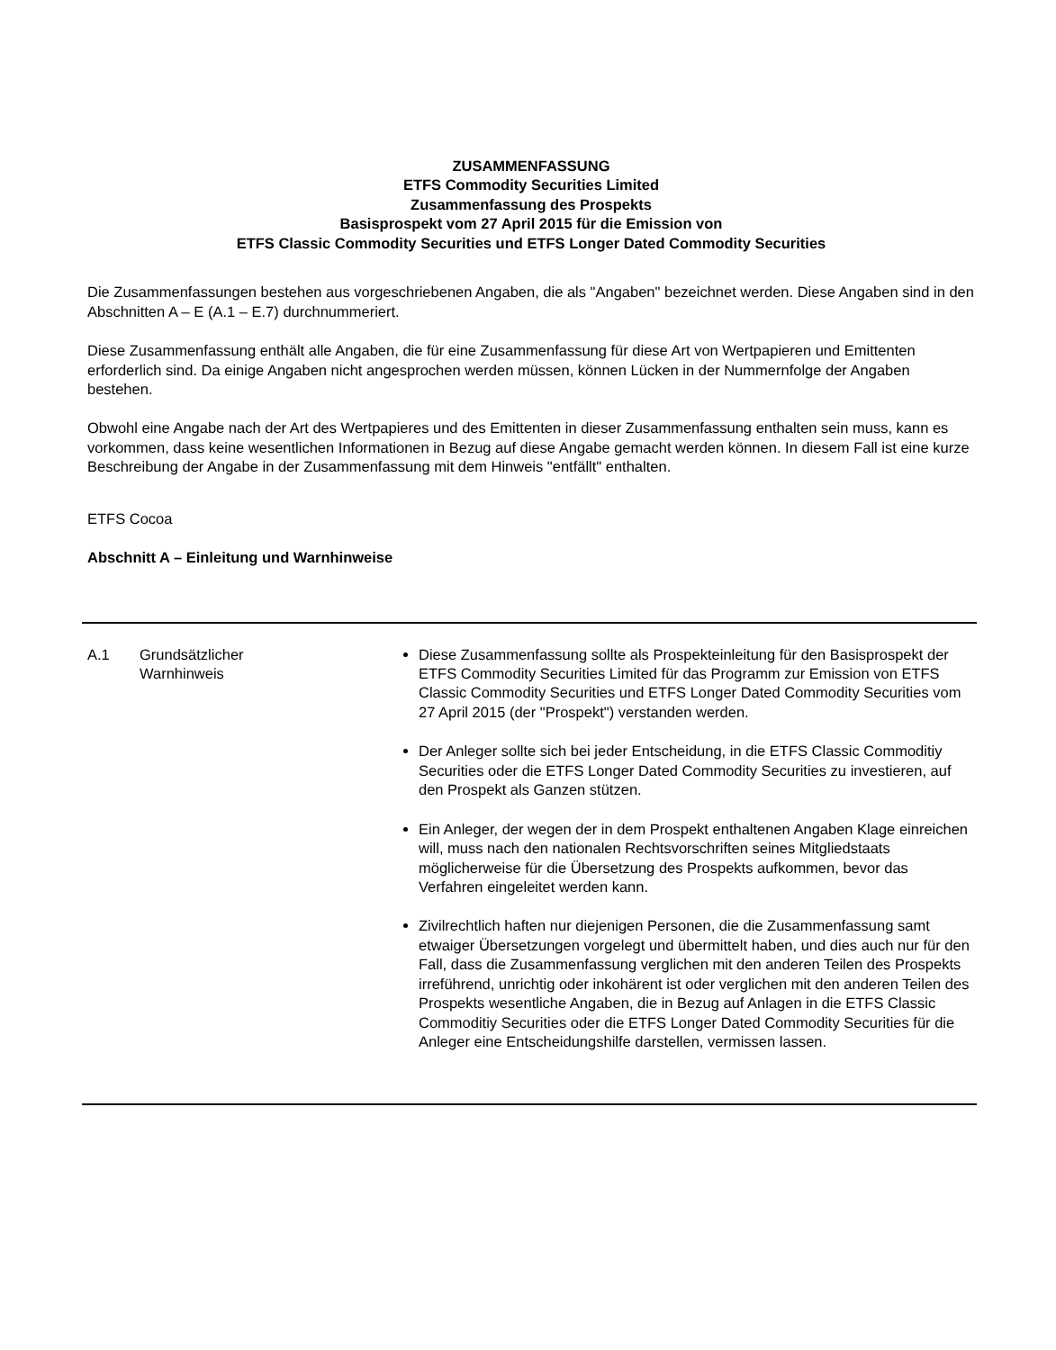ZUSAMMENFASSUNG
ETFS Commodity Securities Limited
Zusammenfassung des Prospekts
Basisprospekt vom 27 April 2015 für die Emission von
ETFS Classic Commodity Securities und ETFS Longer Dated Commodity Securities
Die Zusammenfassungen bestehen aus vorgeschriebenen Angaben, die als "Angaben" bezeichnet werden. Diese Angaben sind in den Abschnitten A – E (A.1 – E.7) durchnummeriert.
Diese Zusammenfassung enthält alle Angaben, die für eine Zusammenfassung für diese Art von Wertpapieren und Emittenten erforderlich sind. Da einige Angaben nicht angesprochen werden müssen, können Lücken in der Nummernfolge der Angaben bestehen.
Obwohl eine Angabe nach der Art des Wertpapieres und des Emittenten in dieser Zusammenfassung enthalten sein muss, kann es vorkommen, dass keine wesentlichen Informationen in Bezug auf diese Angabe gemacht werden können. In diesem Fall ist eine kurze Beschreibung der Angabe in der Zusammenfassung mit dem Hinweis "entfällt" enthalten.
ETFS Cocoa
Abschnitt A – Einleitung und Warnhinweise
| A.1 | Grundsätzlicher Warnhinweis | Diese Zusammenfassung sollte als Prospekteinleitung für den Basisprospekt der ETFS Commodity Securities Limited für das Programm zur Emission von ETFS Classic Commodity Securities und ETFS Longer Dated Commodity Securities vom 27 April 2015 (der "Prospekt") verstanden werden. Der Anleger sollte sich bei jeder Entscheidung, in die ETFS Classic Commoditiy Securities oder die ETFS Longer Dated Commodity Securities zu investieren, auf den Prospekt als Ganzen stützen. Ein Anleger, der wegen der in dem Prospekt enthaltenen Angaben Klage einreichen will, muss nach den nationalen Rechtsvorschriften seines Mitgliedstaats möglicherweise für die Übersetzung des Prospekts aufkommen, bevor das Verfahren eingeleitet werden kann. Zivilrechtlich haften nur diejenigen Personen, die die Zusammenfassung samt etwaiger Übersetzungen vorgelegt und übermittelt haben, und dies auch nur für den Fall, dass die Zusammenfassung verglichen mit den anderen Teilen des Prospekts irreführend, unrichtig oder inkohärent ist oder verglichen mit den anderen Teilen des Prospekts wesentliche Angaben, die in Bezug auf Anlagen in die ETFS Classic Commoditiy Securities oder die ETFS Longer Dated Commodity Securities für die Anleger eine Entscheidungshilfe darstellen, vermissen lassen. |